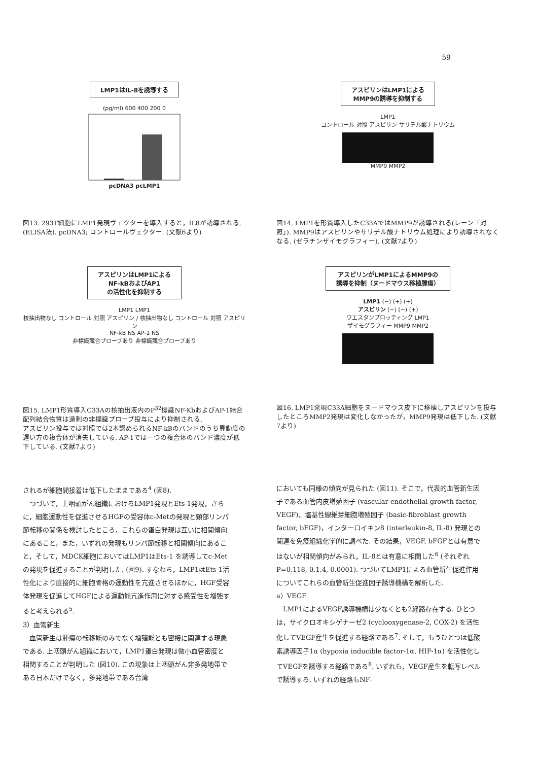59
LMP1はIL-8を誘導する
(pg/ml) 600 400 200 0
pcDNA3 pcLMP1
図13. 293T細胞にLMP1発現ヴェクターを導入すると，IL8が誘導される.
(ELISA法). pcDNA3; コントロールヴェクター. (文献6より)
アスピリンはLMP1による
MMP9の誘導を抑制する
LMP1
コントロール 対照 アスピリン サリチル酸ナトリウム
MMP9 MMP2
図14. LMP1を形質導入したC33AではMMP9が誘導される(レーン「対照」). MMP9はアスピリンやサリチル酸ナトリウム処理により誘導されなくなる. (ゼラチンザイモグラフィー). (文献7より)
アスピリンはLMP1による
NF-kBおよびAP1
の活性化を抑制する
LMP1 LMP1
核抽出物なし コントロール 対照 アスピリン / 核抽出物なし コントロール 対照 アスピリン
NF-kB NS AP-1 NS
非標識競合プローブあり 非標識競合プローブあり
図15. LMP1形質導入C33Aの核抽出液内のP<sup>32</sup>標識NF-KbおよびAP-1結合配列結合物質は過剰の非標識プローブ投与により抑制される.
アスピリン投与では対照では2本認められるNF-kBのバンドのうち異動度の遅い方の複合体が消失している. AP-1では一つの複合体のバンド濃度が低下している. (文献7より)
アスピリンがLMP1によるMMP9の
誘導を抑制（ヌードマウス移植腫瘍）
LMP1 (−) (+) (+)
アスピリン (−) (−) (+)
ウエスタンブロッティング LMP1
ザイモグラフィー MMP9 MMP2
図16. LMP1発現C33A細胞をヌードマウス皮下に移植しアスピリンを投与したところMMP2発現は変化しなかったが，MMP9発現は低下した. (文献7より)
されるが細胞間接着は低下したままである<sup>4</sup> (図8).
　つづいて，上咽頭がん組織におけるLMP1発現とEts-1発現，さらに，細胞運動性を促進させるHGFの受容体c-Metの発現と頸部リンパ節転移の関係を検討したところ，これらの蛋白発現は互いに相関傾向にあること，また，いずれの発現もリンパ節転移と相関傾向にあること，そして，MDCK細胞においてはLMP1はEts-1 を誘導してc-Metの発現を促進することが判明した. (図9). すなわち，LMP1はEts-1活性化により直接的に細胞骨格の運動性を亢進させるほかに，HGF受容体発現を促進してHGFによる運動能亢進作用に対する感受性を増強すると考えられる<sup>5</sup>.
3）血管新生
　血管新生は腫瘍の転移能のみでなく増殖能とも密接に関連する現象である. 上咽頭がん組織において，LMP1蛋白発現は微小血管密度と相関することが判明した (図10). この現象は上咽頭がん非多発地帯である日本だけでなく，多発地帯である台湾
においても同様の傾向が見られた (図11). そこで，代表的血管新生因子である血管内皮増殖因子 (vascular endothelial growth factor, VEGF)，塩基性線維芽細胞増殖因子 (basic-fibroblast growth factor, bFGF)，インターロイキン8 (interleukin-8, IL-8) 発現との関連を免疫組織化学的に調べた. その結果，VEGF, bFGFとは有意ではないが相関傾向がみられ，IL-8とは有意に相関した<sup>6</sup> (それぞれP=0.118, 0.1.4, 0.0001). つづいてLMP1による血管新生促進作用についてこれらの血管新生促進因子誘導機構を解析した.
a）VEGF
　LMP1によるVEGF誘導機構は少なくとも2経路存在する. ひとつは，サイクロオキシゲナーゼ2 (cyclooxygenase-2, COX-2) を活性化してVEGF産生を促進する経路である<sup>7</sup>. そして，もうひとつは低酸素誘導因子1α (hypoxia inducible factor-1α, HIF-1α) を活性化してVEGFを誘導する経路である<sup>8</sup>. いずれも，VEGF産生を転写レベルで誘導する. いずれの経路もNF-